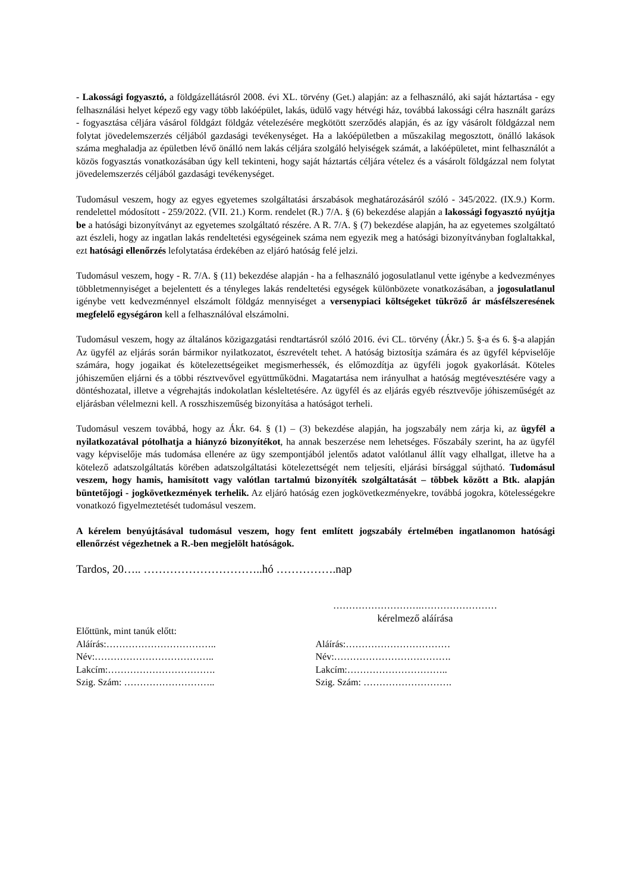- Lakossági fogyasztó, a földgázellátásról 2008. évi XL. törvény (Get.) alapján: az a felhasználó, aki saját háztartása - egy felhasználási helyet képező egy vagy több lakóépület, lakás, üdülő vagy hétvégi ház, továbbá lakossági célra használt garázs - fogyasztása céljára vásárol földgázt földgáz vételezésére megkötött szerződés alapján, és az így vásárolt földgázzal nem folytat jövedelemszerzés céljából gazdasági tevékenységet. Ha a lakóépületben a műszakilag megosztott, önálló lakások száma meghaladja az épületben lévő önálló nem lakás céljára szolgáló helyiségek számát, a lakóépületet, mint felhasználót a közös fogyasztás vonatkozásában úgy kell tekinteni, hogy saját háztartás céljára vételez és a vásárolt földgázzal nem folytat jövedelemszerzés céljából gazdasági tevékenységet.
Tudomásul veszem, hogy az egyes egyetemes szolgáltatási árszabások meghatározásáról szóló - 345/2022. (IX.9.) Korm. rendelettel módosított - 259/2022. (VII. 21.) Korm. rendelet (R.) 7/A. § (6) bekezdése alapján a lakossági fogyasztó nyújtja be a hatósági bizonyítványt az egyetemes szolgáltató részére. A R. 7/A. § (7) bekezdése alapján, ha az egyetemes szolgáltató azt észleli, hogy az ingatlan lakás rendeltetési egységeinek száma nem egyezik meg a hatósági bizonyítványban foglaltakkal, ezt hatósági ellenőrzés lefolytatása érdekében az eljáró hatóság felé jelzi.
Tudomásul veszem, hogy - R. 7/A. § (11) bekezdése alapján - ha a felhasználó jogosulatlanul vette igénybe a kedvezményes többletmennyiséget a bejelentett és a tényleges lakás rendeltetési egységek különbözete vonatkozásában, a jogosulatlanul igénybe vett kedvezménnyel elszámolt földgáz mennyiséget a versenypiaci költségeket tükröző ár másfélszeresének megfelelő egységáron kell a felhasználóval elszámolni.
Tudomásul veszem, hogy az általános közigazgatási rendtartásról szóló 2016. évi CL. törvény (Ákr.) 5. §-a és 6. §-a alapján Az ügyfél az eljárás során bármikor nyilatkozatot, észrevételt tehet. A hatóság biztosítja számára és az ügyfél képviselője számára, hogy jogaikat és kötelezettségeiket megismerhessék, és előmozdítja az ügyféli jogok gyakorlását. Köteles jóhiszeműen eljárni és a többi résztvevővel együttműködni. Magatartása nem irányulhat a hatóság megtévesztésére vagy a döntéshozatal, illetve a végrehajtás indokolatlan késleltetésére. Az ügyfél és az eljárás egyéb résztvevője jóhiszeműségét az eljárásban vélelmezni kell. A rosszhiszeműség bizonyítása a hatóságot terheli.
Tudomásul veszem továbbá, hogy az Ákr. 64. § (1) – (3) bekezdése alapján, ha jogszabály nem zárja ki, az ügyfél a nyilatkozatával pótolhatja a hiányzó bizonyítékot, ha annak beszerzése nem lehetséges. Főszabály szerint, ha az ügyfél vagy képviselője más tudomása ellenére az ügy szempontjából jelentős adatot valótlanul állít vagy elhallgat, illetve ha a kötelező adatszolgáltatás körében adatszolgáltatási kötelezettségét nem teljesíti, eljárási bírsággal sújtható. Tudomásul veszem, hogy hamis, hamisított vagy valótlan tartalmú bizonyíték szolgáltatását – többek között a Btk. alapján büntetőjogi - jogkövetkezmények terhelik. Az eljáró hatóság ezen jogkövetkezményekre, továbbá jogokra, kötelességekre vonatkozó figyelmeztetését tudomásul veszem.
A kérelem benyújtásával tudomásul veszem, hogy fent említett jogszabály értelmében ingatlanomon hatósági ellenőrzést végezhetnek a R.-ben megjelölt hatóságok.
Tardos, 20….. …………………………..hó …………….nap
……………………….……………………
kérelmező aláírása
Előttünk, mint tanúk előtt:
Aláírás:…………………………….. Aláírás:……………………………
Név:……………………………….. Név:……………………………….
Lakcím:……………………………. Lakcím:…………………………..
Szig. Szám: ……………………….. Szig. Szám: ……………………….